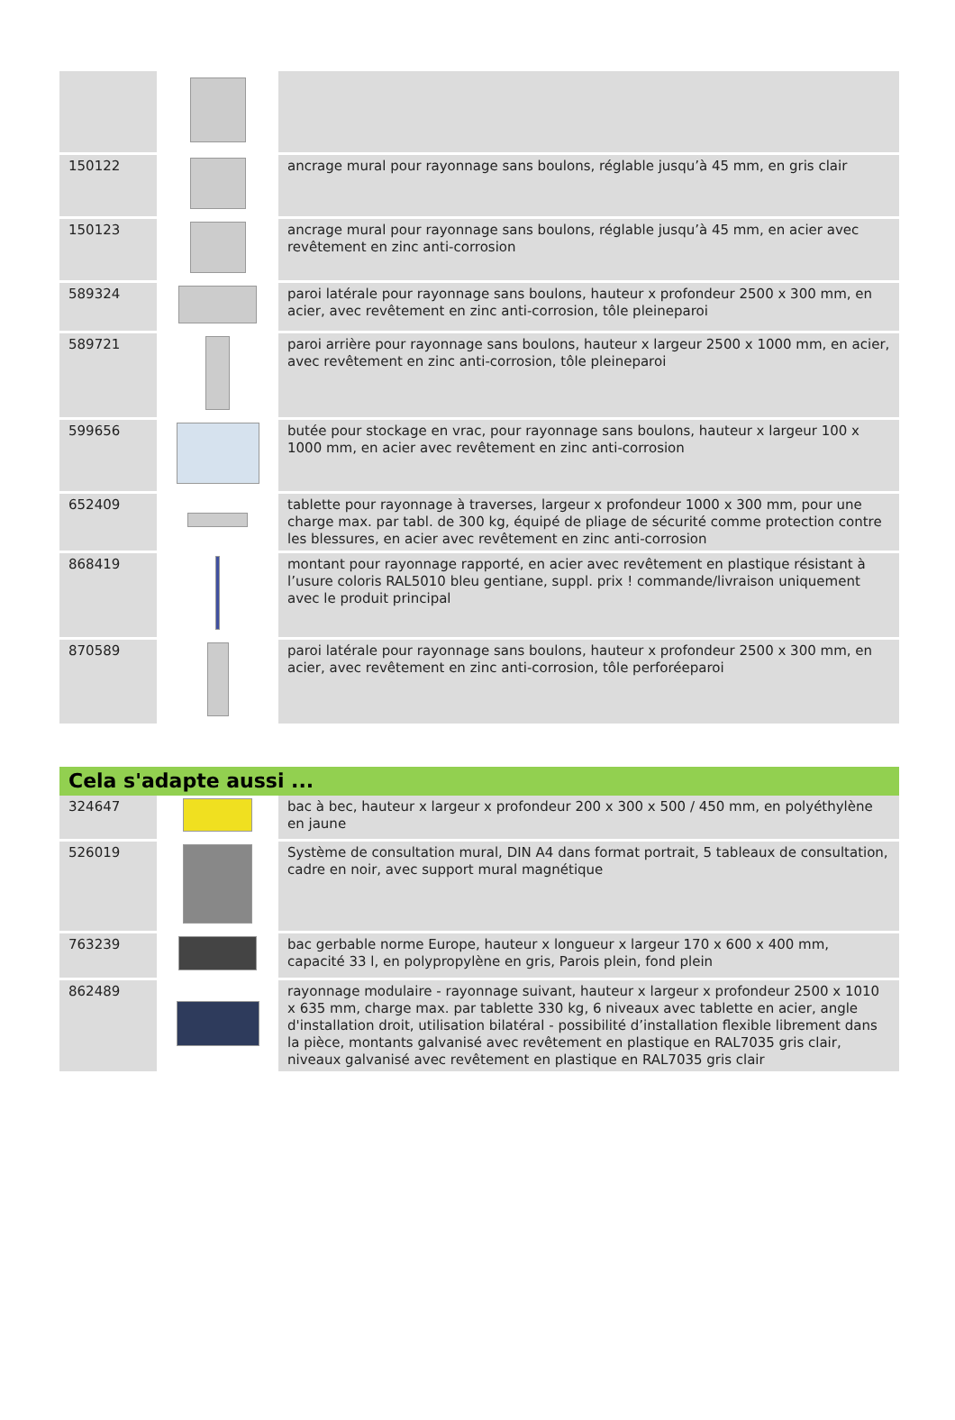| 150122 | | ancrage mural pour rayonnage sans boulons, réglable jusqu’à 45 mm, en gris clair |
| 150123 | | ancrage mural pour rayonnage sans boulons, réglable jusqu’à 45 mm, en acier avec revêtement en zinc anti-corrosion |
| 589324 | | paroi latérale pour rayonnage sans boulons, hauteur x profondeur 2500 x 300 mm, en acier, avec revêtement en zinc anti-corrosion, tôle pleineparoi |
| 589721 | | paroi arrière pour rayonnage sans boulons, hauteur x largeur 2500 x 1000 mm, en acier, avec revêtement en zinc anti-corrosion, tôle pleineparoi |
| 599656 | | butée pour stockage en vrac, pour rayonnage sans boulons, hauteur x largeur 100 x 1000 mm, en acier avec revêtement en zinc anti-corrosion |
| 652409 | | tablette pour rayonnage à traverses, largeur x profondeur 1000 x 300 mm, pour une charge max. par tabl. de 300 kg, équipé de pliage de sécurité comme protection contre les blessures, en acier avec revêtement en zinc anti-corrosion |
| 868419 | | montant pour rayonnage rapporté, en acier avec revêtement en plastique résistant à l’usure coloris RAL5010 bleu gentiane, suppl. prix ! commande/livraison uniquement avec le produit principal |
| 870589 | | paroi latérale pour rayonnage sans boulons, hauteur x profondeur 2500 x 300 mm, en acier, avec revêtement en zinc anti-corrosion, tôle perforéeparoi |
Cela s'adapte aussi ...
| 324647 | | bac à bec, hauteur x largeur x profondeur 200 x 300 x 500 / 450 mm, en polyéthylène en jaune |
| 526019 | | Système de consultation mural, DIN A4 dans format portrait, 5 tableaux de consultation, cadre en noir, avec support mural magnétique |
| 763239 | | bac gerbable norme Europe, hauteur x longueur x largeur 170 x 600 x 400 mm, capacité 33 l, en polypropylène en gris, Parois plein, fond plein |
| 862489 | | rayonnage modulaire - rayonnage suivant, hauteur x largeur x profondeur 2500 x 1010 x 635 mm, charge max. par tablette 330 kg, 6 niveaux avec tablette en acier, angle d'installation droit, utilisation bilatéral - possibilité d’installation flexible librement dans la pièce, montants galvanisé avec revêtement en plastique en RAL7035 gris clair, niveaux galvanisé avec revêtement en plastique en RAL7035 gris clair |